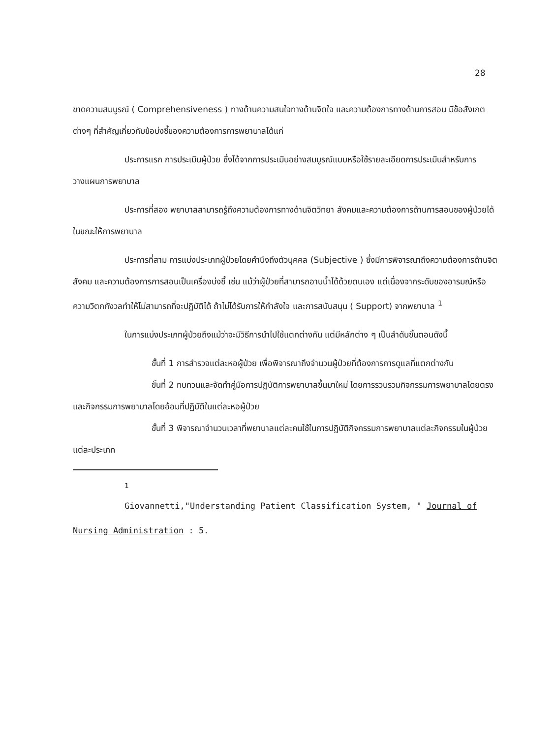28
ขาดความสมบูรณ์ ( Comprehensiveness ) ทางด้านความสนใจทางด้านจิตใจ และความต้องการทางด้านการสอน มีข้อสังเกตต่างๆ ที่สำคัญเกี่ยวกับข้อบ่งชี้ของความต้องการการพยาบาลได้แก่
ประการแรก การประเมินผู้ป่วย ซึ่งได้จากการประเมินอย่างสมบูรณ์แบบหรือใช้รายละเอียดการประเมินสำหรับการวางแผนการพยาบาล
ประการที่สอง พยาบาลสามารถรู้ถึงความต้องการทางด้านจิตวิทยา สังคมและความต้องการด้านการสอนของผู้ป่วยได้ในขณะให้การพยาบาล
ประการที่สาม การแบ่งประเภทผู้ป่วยโดยคำนึงถึงตัวบุคคล (Subjective ) ซึ่งมีการพิจารณาถึงความต้องการด้านจิตสังคม และความต้องการการสอนเป็นเครื่องบ่งชี้ เช่น แม้ว่าผู้ป่วยที่สามารถอาบน้ำได้ด้วยตนเอง แต่เนื่องจากระดับของอารมณ์หรือความวิตกกังวลทำให้ไม่สามารถที่จะปฏิบัติได้ ถ้าไม่ได้รับการให้กำลังใจ และการสนับสนุน ( Support) จากพยาบาล <sup>1</sup>
ในการแบ่งประเภทผู้ป่วยถึงแม้ว่าจะมีวิธีการนำไปใช้แตกต่างกัน แต่มีหลักต่าง ๆ เป็นลำดับขั้นตอนดังนี้
ขั้นที่ 1 การสำรวจแต่ละหอผู้ป่วย เพื่อพิจารณาถึงจำนวนผู้ป่วยที่ต้องการการดูแลที่แตกต่างกัน
ขั้นที่ 2 ทบทวนและจัดทำคู่มือการปฏิบัติการพยาบาลขึ้นมาใหม่ โดยการรวบรวมกิจกรรมการพยาบาลโดยตรง และกิจกรรมการพยาบาลโดยอ้อมที่ปฏิบัติในแต่ละหอผู้ป่วย
ขั้นที่ 3 พิจารณาจำนวนเวลาที่พยาบาลแต่ละคนใช้ในการปฏิบัติกิจกรรมการพยาบาลแต่ละกิจกรรมในผู้ป่วยแต่ละประเภท
<sup>1</sup>
Giovannetti,"Understanding Patient Classification System, " Journal of Nursing Administration : 5.